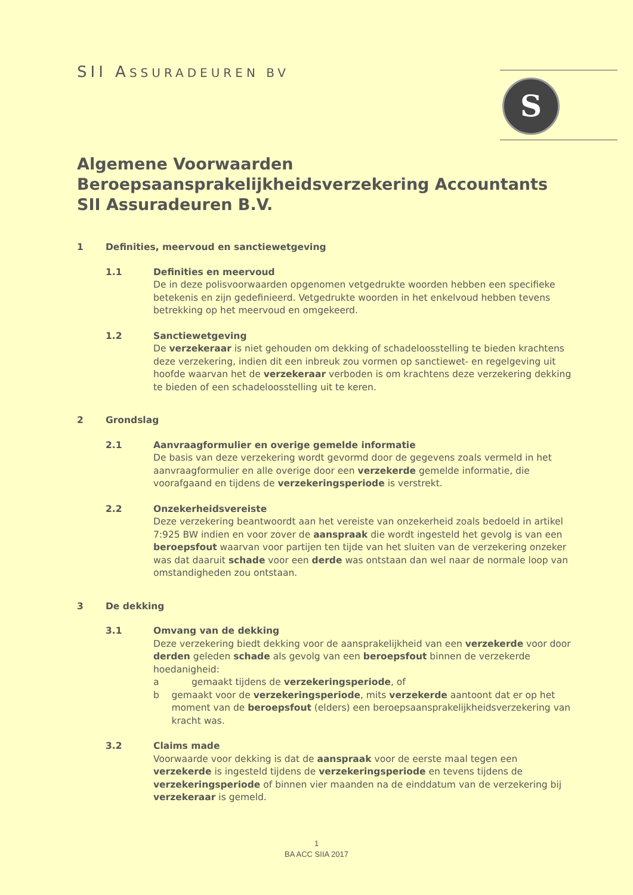SII ASSURADEUREN BV S
Algemene Voorwaarden
Beroepsaansprakelijkheidsverzekering Accountants
SII Assuradeuren B.V.
1 Definities, meervoud en sanctiewetgeving
1.1 Definities en meervoud
De in deze polisvoorwaarden opgenomen vetgedrukte woorden hebben een specifieke betekenis en zijn gedefinieerd. Vetgedrukte woorden in het enkelvoud hebben tevens betrekking op het meervoud en omgekeerd.
1.2 Sanctiewetgeving
De verzekeraar is niet gehouden om dekking of schadeloosstelling te bieden krachtens deze verzekering, indien dit een inbreuk zou vormen op sanctiewet- en regelgeving uit hoofde waarvan het de verzekeraar verboden is om krachtens deze verzekering dekking te bieden of een schadeloosstelling uit te keren.
2 Grondslag
2.1 Aanvraagformulier en overige gemelde informatie
De basis van deze verzekering wordt gevormd door de gegevens zoals vermeld in het aanvraagformulier en alle overige door een verzekerde gemelde informatie, die voorafgaand en tijdens de verzekeringsperiode is verstrekt.
2.2 Onzekerheidsvereiste
Deze verzekering beantwoordt aan het vereiste van onzekerheid zoals bedoeld in artikel 7:925 BW indien en voor zover de aanspraak die wordt ingesteld het gevolg is van een beroepsfout waarvan voor partijen ten tijde van het sluiten van de verzekering onzeker was dat daaruit schade voor een derde was ontstaan dan wel naar de normale loop van omstandigheden zou ontstaan.
3 De dekking
3.1 Omvang van de dekking
Deze verzekering biedt dekking voor de aansprakelijkheid van een verzekerde voor door derden geleden schade als gevolg van een beroepsfout binnen de verzekerde hoedanigheid:
a gemaakt tijdens de verzekeringsperiode, of
b gemaakt voor de verzekeringsperiode, mits verzekerde aantoont dat er op het moment van de beroepsfout (elders) een beroepsaansprakelijkheidsverzekering van kracht was.
3.2 Claims made
Voorwaarde voor dekking is dat de aanspraak voor de eerste maal tegen een verzekerde is ingesteld tijdens de verzekeringsperiode en tevens tijdens de verzekeringsperiode of binnen vier maanden na de einddatum van de verzekering bij verzekeraar is gemeld.
1
BA ACC SIIA 2017